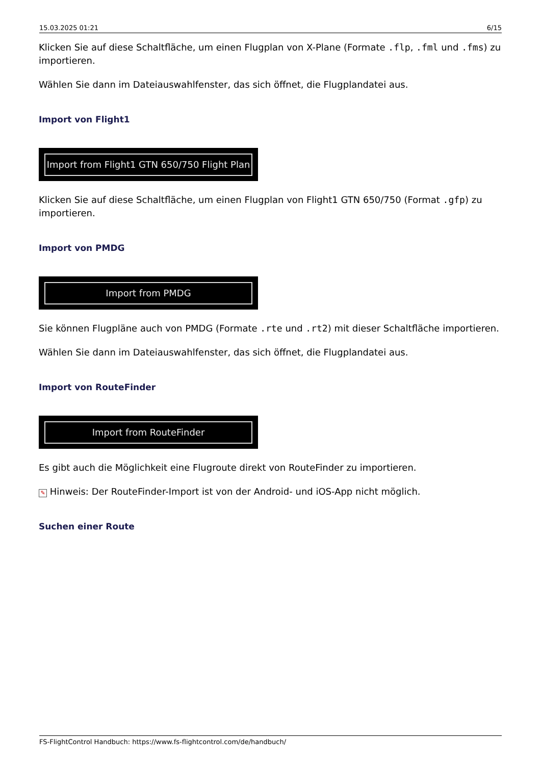15.03.2025 01:21 6/15
Klicken Sie auf diese Schaltfläche, um einen Flugplan von X-Plane (Formate .flp, .fml und .fms) zu importieren.
Wählen Sie dann im Dateiauswahlfenster, das sich öffnet, die Flugplandatei aus.
Import von Flight1
Import from Flight1 GTN 650/750 Flight Plan
Klicken Sie auf diese Schaltfläche, um einen Flugplan von Flight1 GTN 650/750 (Format .gfp) zu importieren.
Import von PMDG
Import from PMDG
Sie können Flugpläne auch von PMDG (Formate .rte und .rt2) mit dieser Schaltfläche importieren.
Wählen Sie dann im Dateiauswahlfenster, das sich öffnet, die Flugplandatei aus.
Import von RouteFinder
Import from RouteFinder
Es gibt auch die Möglichkeit eine Flugroute direkt von RouteFinder zu importieren.
✎ Hinweis: Der RouteFinder-Import ist von der Android- und iOS-App nicht möglich.
Suchen einer Route
FS-FlightControl Handbuch: https://www.fs-flightcontrol.com/de/handbuch/